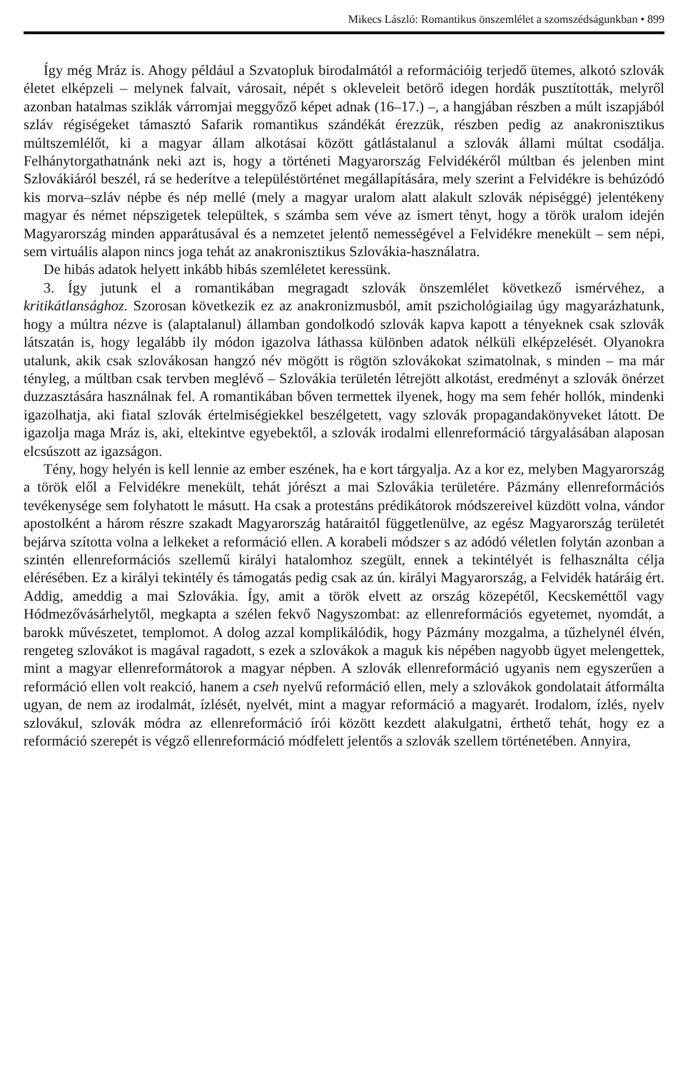Mikecs László: Romantikus önszemlélet a szomszédságunkban • 899
Így még Mráz is. Ahogy például a Szvatopluk birodalmától a reformációig terjedő ütemes, alkotó szlovák életet elképzeli – melynek falvait, városait, népét s okleveleit betörő idegen hordák pusztították, melyről azonban hatalmas sziklák várromjai meggyőző képet adnak (16–17.) –, a hangjában részben a múlt iszapjából szláv régiségeket támasztó Safarik romantikus szándékát érezzük, részben pedig az anakronisztikus múltszemlélőt, ki a magyar állam alkotásai között gátlástalanul a szlovák állami múltat csodálja. Felhánytorgathatnánk neki azt is, hogy a történeti Magyarország Felvidékéről múltban és jelenben mint Szlovákiáról beszél, rá se hederítve a településtörténet megállapítására, mely szerint a Felvidékre is behúzódó kis morva–szláv népbe és nép mellé (mely a magyar uralom alatt alakult szlovák népiséggé) jelentékeny magyar és német népszigetek települtek, s számba sem véve az ismert tényt, hogy a török uralom idején Magyarország minden apparátusával és a nemzetet jelentő nemességével a Felvidékre menekült – sem népi, sem virtuális alapon nincs joga tehát az anakronisztikus Szlovákia-használatra.
De hibás adatok helyett inkább hibás szemléletet keressünk.
3. Így jutunk el a romantikában megragadt szlovák önszemlélet következő ismérvéhez, a kritikátlansághoz. Szorosan következik ez az anakronizmusból, amit pszichológiailag úgy magyarázhatunk, hogy a múltra nézve is (alaptalanul) államban gondolkodó szlovák kapva kapott a tényeknek csak szlovák látszatán is, hogy legalább ily módon igazolva láthassa különben adatok nélküli elképzelését. Olyanokra utalunk, akik csak szlovákosan hangzó név mögött is rögtön szlovákokat szimatolnak, s minden – ma már tényleg, a múltban csak tervben meglévő – Szlovákia területén létrejött alkotást, eredményt a szlovák önérzet duzzasztására használnak fel. A romantikában bőven termettek ilyenek, hogy ma sem fehér hollók, mindenki igazolhatja, aki fiatal szlovák értelmiségiekkel beszélgetett, vagy szlovák propagandakönyveket látott. De igazolja maga Mráz is, aki, eltekintve egyebektől, a szlovák irodalmi ellenreformáció tárgyalásában alaposan elcsúszott az igazságon.
Tény, hogy helyén is kell lennie az ember eszének, ha e kort tárgyalja. Az a kor ez, melyben Magyarország a török elől a Felvidékre menekült, tehát jórészt a mai Szlovákia területére. Pázmány ellenreformációs tevékenysége sem folyhatott le másutt. Ha csak a protestáns prédikátorok módszereivel küzdött volna, vándor apostolként a három részre szakadt Magyarország határaitól függetlenülve, az egész Magyarország területét bejárva szította volna a lelkeket a reformáció ellen. A korabeli módszer s az adódó véletlen folytán azonban a szintén ellenreformációs szellemű királyi hatalomhoz szegült, ennek a tekintélyét is felhasználta célja elérésében. Ez a királyi tekintély és támogatás pedig csak az ún. királyi Magyarország, a Felvidék határáig ért. Addig, ameddig a mai Szlovákia. Így, amit a török elvett az ország közepétől, Kecskeméttől vagy Hódmezővásárhelytől, megkapta a szélen fekvő Nagyszombat: az ellenreformációs egyetemet, nyomdát, a barokk művészetet, templomot. A dolog azzal komplikálódik, hogy Pázmány mozgalma, a tűzhelynél élvén, rengeteg szlovákot is magával ragadott, s ezek a szlovákok a maguk kis népében nagyobb ügyet melengettek, mint a magyar ellenreformátorok a magyar népben. A szlovák ellenreformáció ugyanis nem egyszerűen a reformáció ellen volt reakció, hanem a cseh nyelvű reformáció ellen, mely a szlovákok gondolatait átformálta ugyan, de nem az irodalmát, ízlését, nyelvét, mint a magyar reformáció a magyarét. Irodalom, ízlés, nyelv szlovákul, szlovák módra az ellenreformáció írói között kezdett alakulgatni, érthető tehát, hogy ez a reformáció szerepét is végző ellenreformáció módfelett jelentős a szlovák szellem történetében. Annyira,